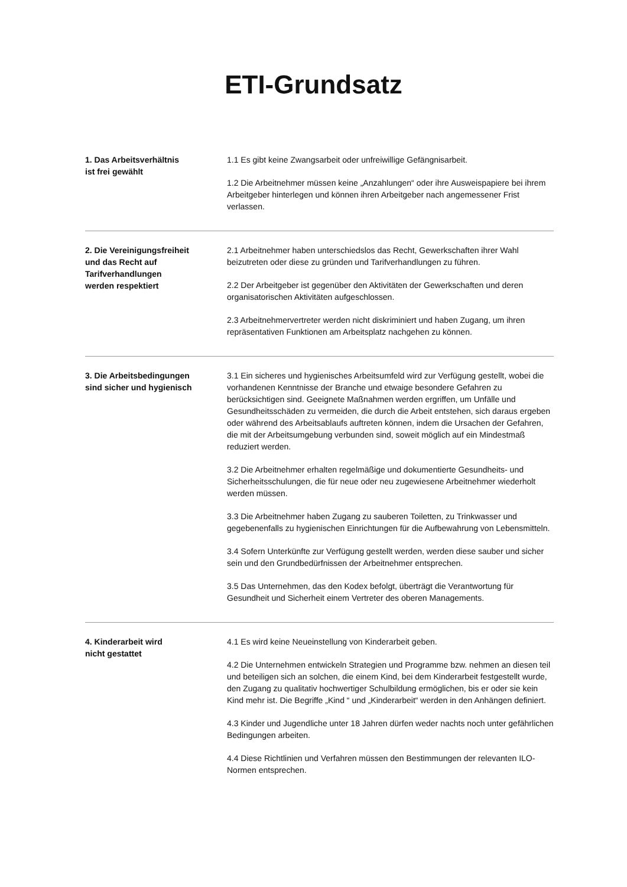ETI-Grundsatz
1. Das Arbeitsverhältnis
ist frei gewählt
1.1 Es gibt keine Zwangsarbeit oder unfreiwillige Gefängnisarbeit.
1.2 Die Arbeitnehmer müssen keine „Anzahlungen“ oder ihre Ausweispapiere bei ihrem Arbeitgeber hinterlegen und können ihren Arbeitgeber nach angemessener Frist verlassen.
2. Die Vereinigungsfreiheit
und das Recht auf
Tarifverhandlungen
werden respektiert
2.1 Arbeitnehmer haben unterschiedslos das Recht, Gewerkschaften ihrer Wahl beizutreten oder diese zu gründen und Tarifverhandlungen zu führen.
2.2 Der Arbeitgeber ist gegenüber den Aktivitäten der Gewerkschaften und deren organisatorischen Aktivitäten aufgeschlossen.
2.3 Arbeitnehmervertreter werden nicht diskriminiert und haben Zugang, um ihren repräsentativen Funktionen am Arbeitsplatz nachgehen zu können.
3. Die Arbeitsbedingungen
sind sicher und hygienisch
3.1 Ein sicheres und hygienisches Arbeitsumfeld wird zur Verfügung gestellt, wobei die vorhandenen Kenntnisse der Branche und etwaige besondere Gefahren zu berücksichtigen sind. Geeignete Maßnahmen werden ergriffen, um Unfälle und Gesundheitsschäden zu vermeiden, die durch die Arbeit entstehen, sich daraus ergeben oder während des Arbeitsablaufs auftreten können, indem die Ursachen der Gefahren, die mit der Arbeitsumgebung verbunden sind, soweit möglich auf ein Mindestmaß reduziert werden.
3.2 Die Arbeitnehmer erhalten regelmäßige und dokumentierte Gesundheits- und Sicherheitsschulungen, die für neue oder neu zugewiesene Arbeitnehmer wiederholt werden müssen.
3.3 Die Arbeitnehmer haben Zugang zu sauberen Toiletten, zu Trinkwasser und gegebenenfalls zu hygienischen Einrichtungen für die Aufbewahrung von Lebensmitteln.
3.4 Sofern Unterkünfte zur Verfügung gestellt werden, werden diese sauber und sicher sein und den Grundbedürfnissen der Arbeitnehmer entsprechen.
3.5 Das Unternehmen, das den Kodex befolgt, überträgt die Verantwortung für Gesundheit und Sicherheit einem Vertreter des oberen Managements.
4. Kinderarbeit wird
nicht gestattet
4.1 Es wird keine Neueinstellung von Kinderarbeit geben.
4.2 Die Unternehmen entwickeln Strategien und Programme bzw. nehmen an diesen teil und beteiligen sich an solchen, die einem Kind, bei dem Kinderarbeit festgestellt wurde, den Zugang zu qualitativ hochwertiger Schulbildung ermöglichen, bis er oder sie kein Kind mehr ist. Die Begriffe „Kind “ und „Kinderarbeit“ werden in den Anhängen definiert.
4.3 Kinder und Jugendliche unter 18 Jahren dürfen weder nachts noch unter gefährlichen Bedingungen arbeiten.
4.4 Diese Richtlinien und Verfahren müssen den Bestimmungen der relevanten ILO-Normen entsprechen.